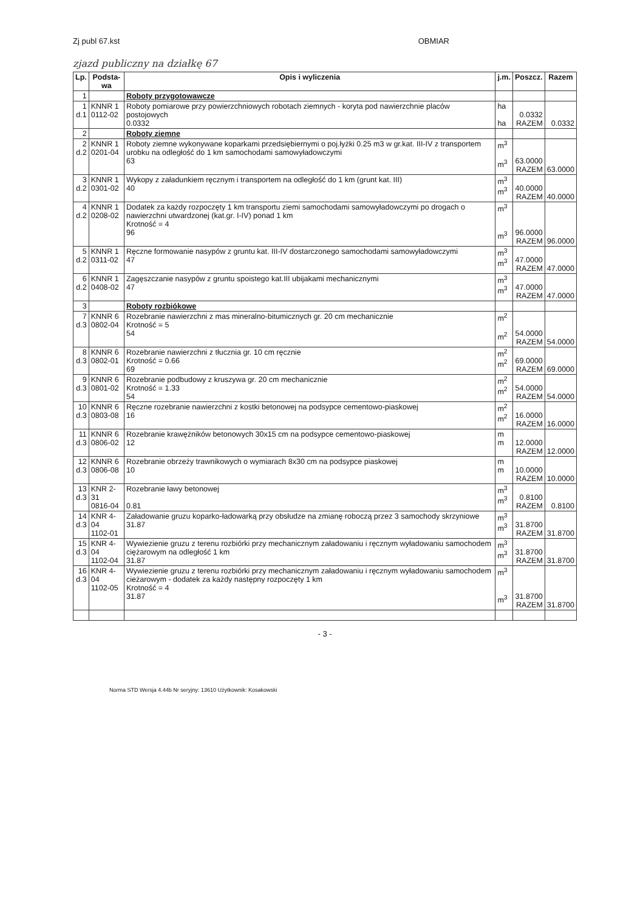Zj publ 67.kst OBMIAR
zjazd publiczny na działkę 67
| Lp. | Podsta- wa | Opis i wyliczenia | j.m. | Poszcz. | Razem |
| --- | --- | --- | --- | --- | --- |
| 1 | | Roboty przygotowawcze | | | |
| 1 d.1 | KNNR 1 0112-02 | Roboty pomiarowe przy powierzchniowych robotach ziemnych - koryta pod nawierzchnie placów postojowych 0.0332 | ha ha | 0.0332 RAZEM | 0.0332 |
| 2 | | Roboty ziemne | | | |
| 2 d.2 | KNNR 1 0201-04 | Roboty ziemne wykonywane koparkami przedsiębiernymi o poj.łyżki 0.25 m3 w gr.kat. III-IV z transportem urobku na odległość do 1 km samochodami samowyładowczymi 63 | m<sup>3</sup> m<sup>3</sup> | 63.0000 RAZEM | 63.0000 |
| 3 d.2 | KNNR 1 0301-02 | Wykopy z załadunkiem ręcznym i transportem na odległość do 1 km (grunt kat. III) 40 | m<sup>3</sup> m<sup>3</sup> | 40.0000 RAZEM | 40.0000 |
| 4 d.2 | KNNR 1 0208-02 | Dodatek za każdy rozpoczęty 1 km transportu ziemi samochodami samowyładowczymi po drogach o nawierzchni utwardzonej (kat.gr. I-IV) ponad 1 km Krotność = 4 96 | m<sup>3</sup> m<sup>3</sup> | 96.0000 RAZEM | 96.0000 |
| 5 d.2 | KNNR 1 0311-02 | Ręczne formowanie nasypów z gruntu kat. III-IV dostarczonego samochodami samowyładowczymi 47 | m<sup>3</sup> m<sup>3</sup> | 47.0000 RAZEM | 47.0000 |
| 6 d.2 | KNNR 1 0408-02 | Zagęszczanie nasypów z gruntu spoistego kat.III ubijakami mechanicznymi 47 | m<sup>3</sup> m<sup>3</sup> | 47.0000 RAZEM | 47.0000 |
| 3 | | Roboty rozbiókowe | | | |
| 7 d.3 | KNNR 6 0802-04 | Rozebranie nawierzchni z mas mineralno-bitumicznych gr. 20 cm mechanicznie Krotność = 5 54 | m<sup>2</sup> m<sup>2</sup> | 54.0000 RAZEM | 54.0000 |
| 8 d.3 | KNNR 6 0802-01 | Rozebranie nawierzchni z tłucznia gr. 10 cm ręcznie Krotność = 0.66 69 | m<sup>2</sup> m<sup>2</sup> | 69.0000 RAZEM | 69.0000 |
| 9 d.3 | KNNR 6 0801-02 | Rozebranie podbudowy z kruszywa gr. 20 cm mechanicznie Krotność = 1.33 54 | m<sup>2</sup> m<sup>2</sup> | 54.0000 RAZEM | 54.0000 |
| 10 d.3 | KNNR 6 0803-08 | Ręczne rozebranie nawierzchni z kostki betonowej na podsypce cementowo-piaskowej 16 | m<sup>2</sup> m<sup>2</sup> | 16.0000 RAZEM | 16.0000 |
| 11 d.3 | KNNR 6 0806-02 | Rozebranie krawężników betonowych 30x15 cm na podsypce cementowo-piaskowej 12 | m m | 12.0000 RAZEM | 12.0000 |
| 12 d.3 | KNNR 6 0806-08 | Rozebranie obrzeży trawnikowych o wymiarach 8x30 cm na podsypce piaskowej 10 | m m | 10.0000 RAZEM | 10.0000 |
| 13 d.3 | KNR 2-31 0816-04 | Rozebranie ławy betonowej 0.81 | m<sup>3</sup> m<sup>3</sup> | 0.8100 RAZEM | 0.8100 |
| 14 d.3 | KNR 4-04 1102-01 | Załadowanie gruzu koparko-ładowarką przy obsłudze na zmianę roboczą przez 3 samochody skrzyniowe 31.87 | m<sup>3</sup> m<sup>3</sup> | 31.8700 RAZEM | 31.8700 |
| 15 d.3 | KNR 4-04 1102-04 | Wywiezienie gruzu z terenu rozbiórki przy mechanicznym załadowaniu i ręcznym wyładowaniu samochodem ciężarowym na odległość 1 km 31.87 | m<sup>3</sup> m<sup>3</sup> | 31.8700 RAZEM | 31.8700 |
| 16 d.3 | KNR 4-04 1102-05 | Wywiezienie gruzu z terenu rozbiórki przy mechanicznym załadowaniu i ręcznym wyładowaniu samochodem cieżarowym - dodatek za każdy następny rozpoczęty 1 km Krotność = 4 31.87 | m<sup>3</sup> m<sup>3</sup> | 31.8700 RAZEM | 31.8700 |
- 3 -
Norma STD Wersja 4.44b Nr seryjny: 13610 Użytkownik: Kosakowski